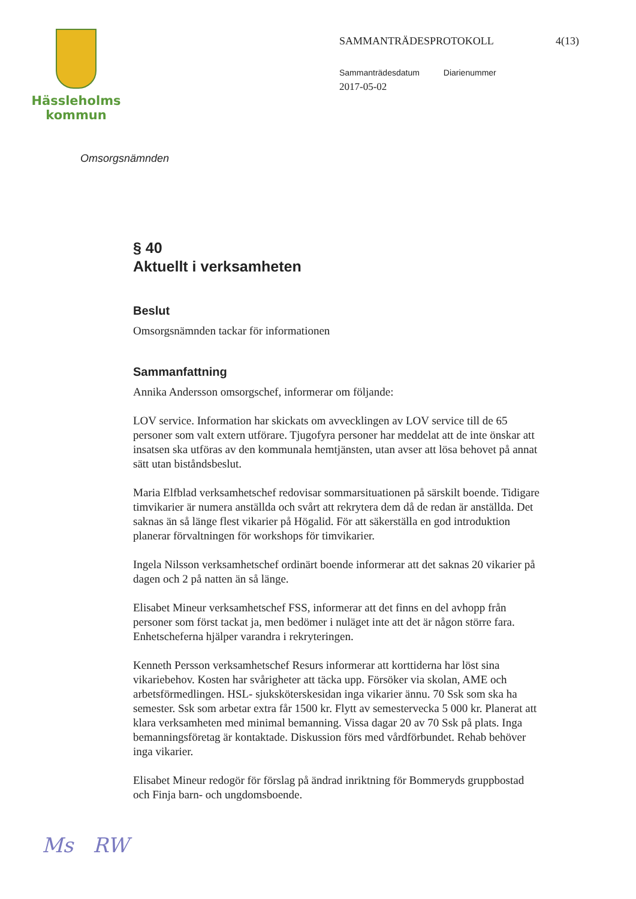Hässleholms
kommun
SAMMANTRÄDESPROTOKOLL 4(13)
Sammanträdesdatum Diarienummer
2017-05-02
Omsorgsnämnden
§ 40
Aktuellt i verksamheten
Beslut
Omsorgsnämnden tackar för informationen
Sammanfattning
Annika Andersson omsorgschef, informerar om följande:
LOV service. Information har skickats om avvecklingen av LOV service till de 65 personer som valt extern utförare. Tjugofyra personer har meddelat att de inte önskar att insatsen ska utföras av den kommunala hemtjänsten, utan avser att lösa behovet på annat sätt utan biståndsbeslut.
Maria Elfblad verksamhetschef redovisar sommarsituationen på särskilt boende. Tidigare timvikarier är numera anställda och svårt att rekrytera dem då de redan är anställda. Det saknas än så länge flest vikarier på Högalid. För att säkerställa en god introduktion planerar förvaltningen för workshops för timvikarier.
Ingela Nilsson verksamhetschef ordinärt boende informerar att det saknas 20 vikarier på dagen och 2 på natten än så länge.
Elisabet Mineur verksamhetschef FSS, informerar att det finns en del avhopp från personer som först tackat ja, men bedömer i nuläget inte att det är någon större fara. Enhetscheferna hjälper varandra i rekryteringen.
Kenneth Persson verksamhetschef Resurs informerar att korttiderna har löst sina vikariebehov. Kosten har svårigheter att täcka upp. Försöker via skolan, AME och arbetsförmedlingen. HSL- sjuksköterskesidan inga vikarier ännu. 70 Ssk som ska ha semester. Ssk som arbetar extra får 1500 kr. Flytt av semestervecka 5 000 kr. Planerat att klara verksamheten med minimal bemanning. Vissa dagar 20 av 70 Ssk på plats. Inga bemanningsföretag är kontaktade. Diskussion förs med vårdförbundet. Rehab behöver inga vikarier.
Elisabet Mineur redogör för förslag på ändrad inriktning för Bommeryds gruppbostad och Finja barn- och ungdomsboende.
Ms RW